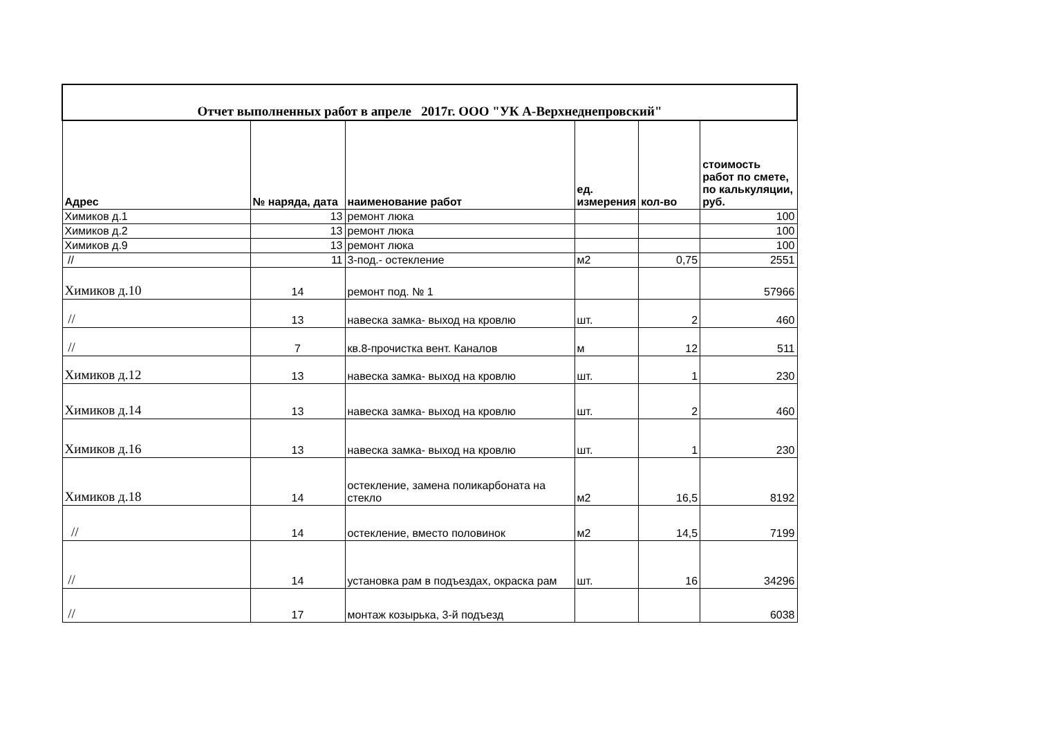| Отчет выполненных работ в апреле 2017г. ООО "УК А-Верхнеднепровский" | | | | | |
| --- | --- | --- | --- | --- | --- |
| Адрес | № наряда, дата | наименование работ | ед. измерения | кол-во | стоимость работ по смете, по калькуляции, руб. |
| Химиков д.1 | 13 | ремонт люка | | | 100 |
| Химиков д.2 | 13 | ремонт люка | | | 100 |
| Химиков д.9 | 13 | ремонт люка | | | 100 |
| // | 11 | 3-под.- остекление | м2 | 0,75 | 2551 |
| Химиков д.10 | 14 | ремонт под. № 1 | | | 57966 |
| // | 13 | навеска замка- выход на кровлю | шт. | 2 | 460 |
| // | 7 | кв.8-прочистка вент. Каналов | м | 12 | 511 |
| Химиков д.12 | 13 | навеска замка- выход на кровлю | шт. | 1 | 230 |
| Химиков д.14 | 13 | навеска замка- выход на кровлю | шт. | 2 | 460 |
| Химиков д.16 | 13 | навеска замка- выход на кровлю | шт. | 1 | 230 |
| Химиков д.18 | 14 | остекление, замена поликарбоната на стекло | м2 | 16,5 | 8192 |
| // | 14 | остекление, вместо половинок | м2 | 14,5 | 7199 |
| // | 14 | установка рам в подъездах, окраска рам | шт. | 16 | 34296 |
| // | 17 | монтаж козырька, 3-й подъезд | | | 6038 |